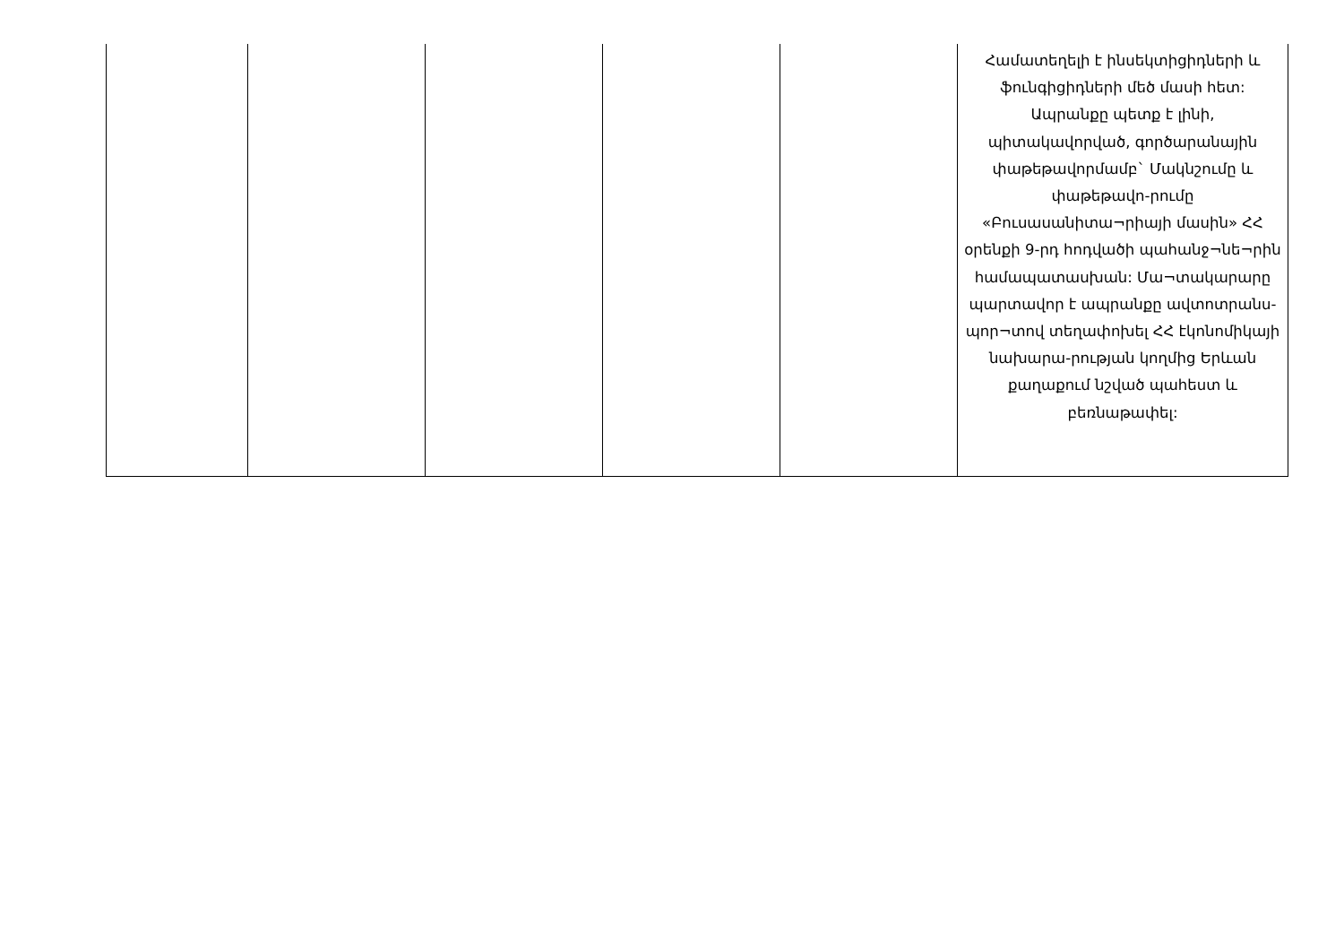| | | | | | Համատեղելի է ինսեկտիցիդների և ֆունգիցիդների մեծ մասի հետ: Ապրանքը պետք է լինի, պիտակավորված, գործարանային փաթեթավորմամբ` Մակնշումը և փաթեթավո-րումը «Բուսասանիտա¬րիայի մասին» ՀՀ օրենքի 9-րդ հոդվածի պահանջ¬նե¬րին համապատասխան: Մա¬տակարարը պարտավոր է ապրանքը ավտոտրանս-պոր¬տով տեղափոխել ՀՀ էկոնոմիկայի նախարա-րության կողմից Երևան քաղաքում նշված պահեստ և բեռնաթափել: |